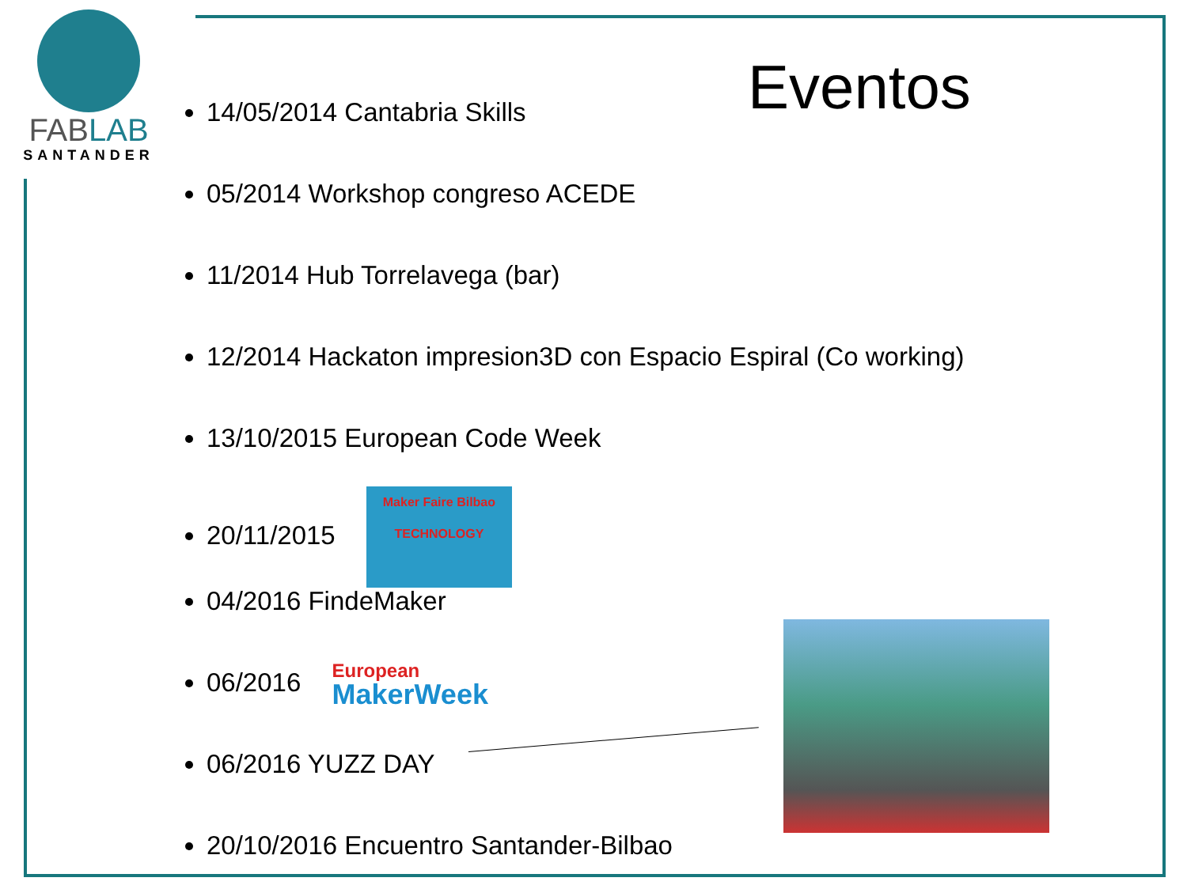FABLAB
SANTANDER
Eventos
14/05/2014 Cantabria Skills
05/2014 Workshop congreso ACEDE
11/2014 Hub Torrelavega (bar)
12/2014 Hackaton impresion3D con Espacio Espiral (Co working)
13/10/2015 European Code Week
20/11/2015
Maker Faire Bilbao
TECHNOLOGY
04/2016 FindeMaker
06/2016
European
MakerWeek
06/2016 YUZZ DAY
20/10/2016 Encuentro Santander-Bilbao